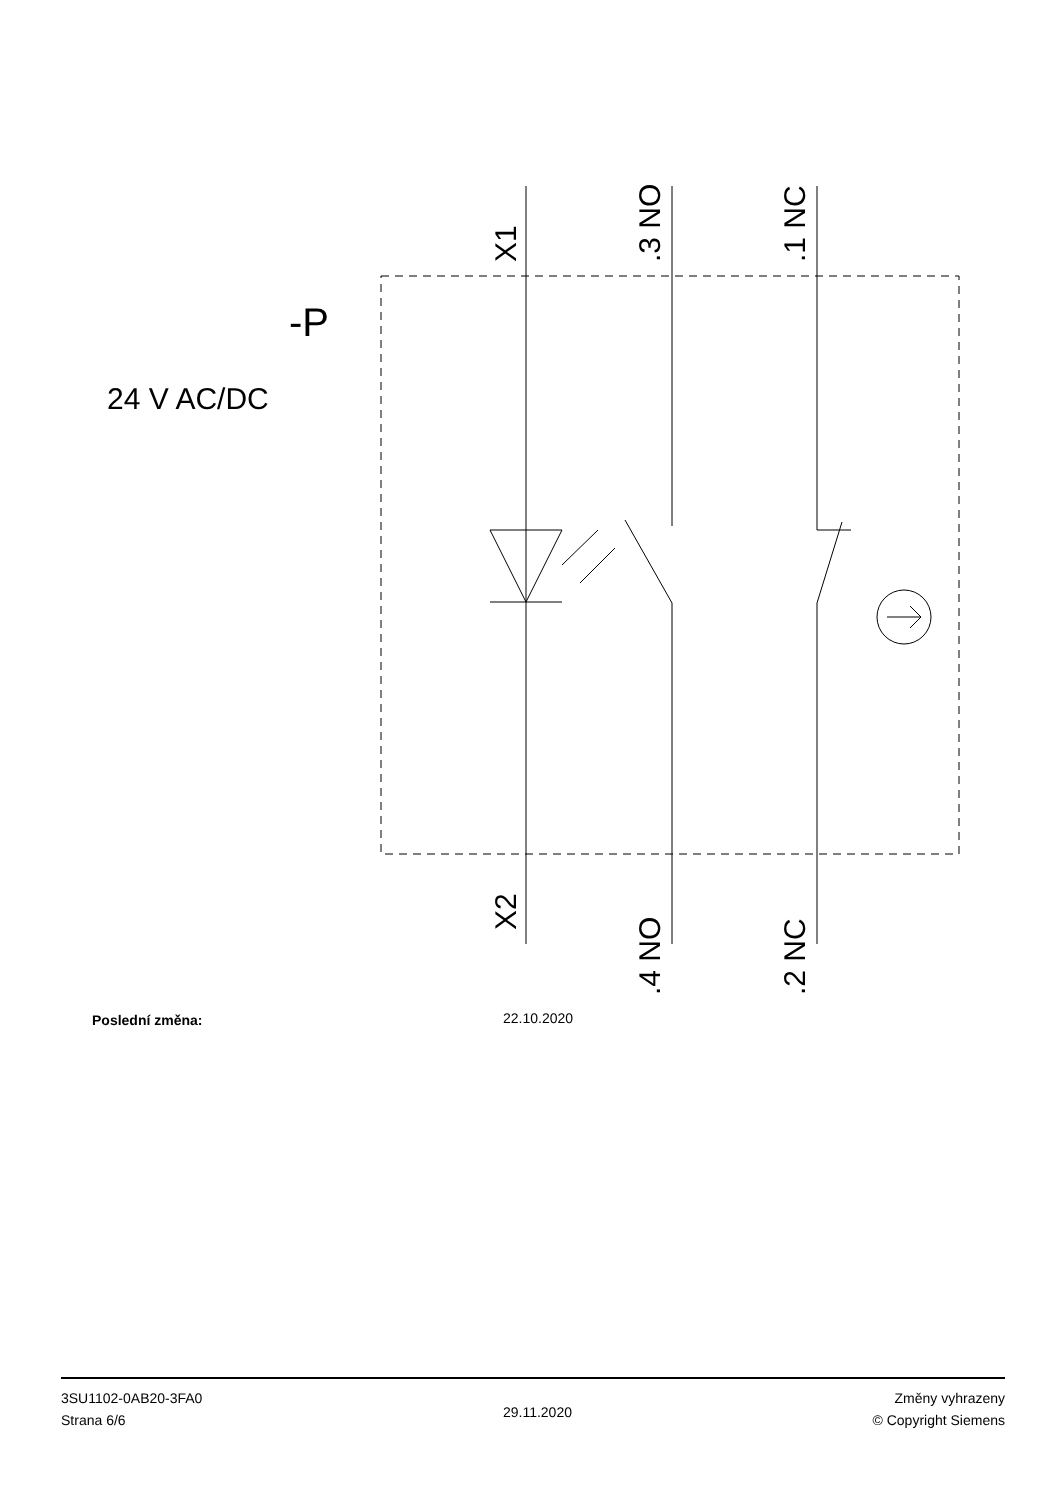X1
.3 NO
.1 NC
X2
.4 NO
.2 NC
-P
24 V AC/DC
Poslední změna: 22.10.2020
3SU1102-0AB20-3FA0
Strana 6/6
29.11.2020
Změny vyhrazeny
© Copyright Siemens